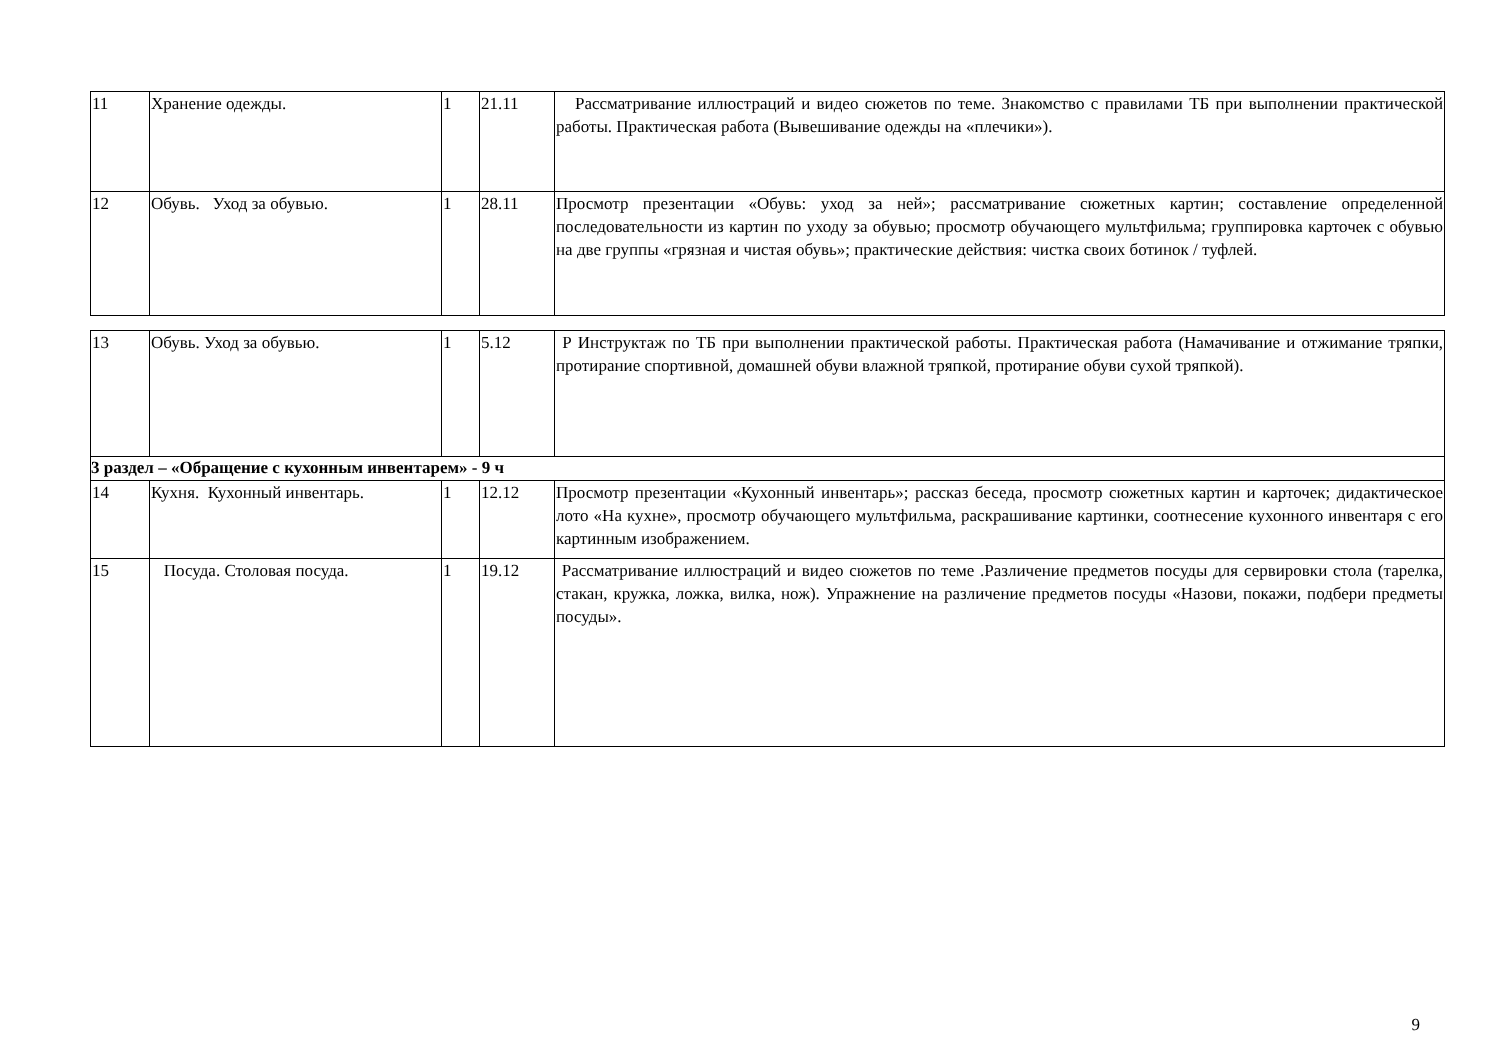| 11 | Хранение одежды. | 1 | 21.11 | Рассматривание иллюстраций и видео сюжетов по теме. Знакомство с правилами ТБ при выполнении практической работы. Практическая работа (Вывешивание одежды на «плечики»). |
| 12 | Обувь. Уход за обувью. | 1 | 28.11 | Просмотр презентации «Обувь: уход за ней»; рассматривание сюжетных картин; составление определенной последовательности из картин по уходу за обувью; просмотр обучающего мультфильма; группировка карточек с обувью на две группы «грязная и чистая обувь»; практические действия: чистка своих ботинок / туфлей. |
| 13 | Обувь. Уход за обувью. | 1 | 5.12 | Р Инструктаж по ТБ при выполнении практической работы. Практическая работа (Намачивание и отжимание тряпки, протирание спортивной, домашней обуви влажной тряпкой, протирание обуви сухой тряпкой). |
| 3 раздел – «Обращение с кухонным инвентарем» - 9 ч | | | | |
| 14 | Кухня. Кухонный инвентарь. | 1 | 12.12 | Просмотр презентации «Кухонный инвентарь»; рассказ беседа, просмотр сюжетных картин и карточек; дидактическое лото «На кухне», просмотр обучающего мультфильма, раскрашивание картинки, соотнесение кухонного инвентаря с его картинным изображением. |
| 15 | Посуда. Столовая посуда. | 1 | 19.12 | Рассматривание иллюстраций и видео сюжетов по теме .Различение предметов посуды для сервировки стола (тарелка, стакан, кружка, ложка, вилка, нож). Упражнение на различение предметов посуды «Назови, покажи, подбери предметы посуды». |
9